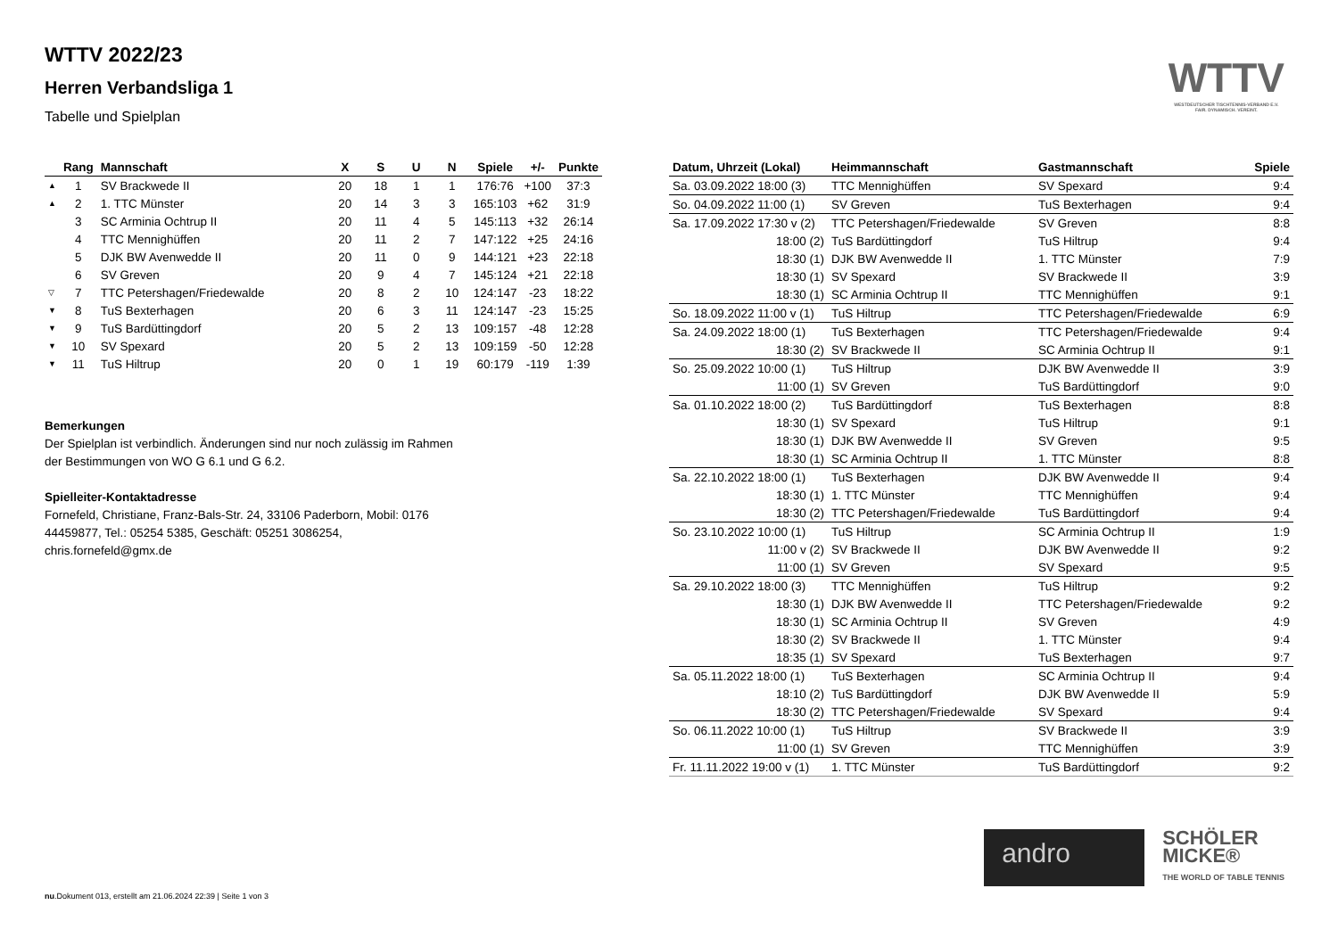WTTV
WESTDEUTSCHER TISCHTENNIS-VERBAND E.V.
FAIR. DYNAMISCH. VEREINT.
WTTV 2022/23
Herren Verbandsliga 1
Tabelle und Spielplan
| | Rang | Mannschaft | X | S | U | N | Spiele | +/- | Punkte |
| --- | --- | --- | --- | --- | --- | --- | --- | --- | --- |
| ▲ | 1 | SV Brackwede II | 20 | 18 | 1 | 1 | 176:76 | +100 | 37:3 |
| ▲ | 2 | 1. TTC Münster | 20 | 14 | 3 | 3 | 165:103 | +62 | 31:9 |
| | 3 | SC Arminia Ochtrup II | 20 | 11 | 4 | 5 | 145:113 | +32 | 26:14 |
| | 4 | TTC Mennighüffen | 20 | 11 | 2 | 7 | 147:122 | +25 | 24:16 |
| | 5 | DJK BW Avenwedde II | 20 | 11 | 0 | 9 | 144:121 | +23 | 22:18 |
| | 6 | SV Greven | 20 | 9 | 4 | 7 | 145:124 | +21 | 22:18 |
| ▽ | 7 | TTC Petershagen/Friedewalde | 20 | 8 | 2 | 10 | 124:147 | -23 | 18:22 |
| ▼ | 8 | TuS Bexterhagen | 20 | 6 | 3 | 11 | 124:147 | -23 | 15:25 |
| ▼ | 9 | TuS Bardüttingdorf | 20 | 5 | 2 | 13 | 109:157 | -48 | 12:28 |
| ▼ | 10 | SV Spexard | 20 | 5 | 2 | 13 | 109:159 | -50 | 12:28 |
| ▼ | 11 | TuS Hiltrup | 20 | 0 | 1 | 19 | 60:179 | -119 | 1:39 |
Bemerkungen
Der Spielplan ist verbindlich. Änderungen sind nur noch zulässig im Rahmen der Bestimmungen von WO G 6.1 und G 6.2.
Spielleiter-Kontaktadresse
Fornefeld, Christiane, Franz-Bals-Str. 24, 33106 Paderborn, Mobil: 0176 44459877, Tel.: 05254 5385, Geschäft: 05251 3086254, chris.fornefeld@gmx.de
| Datum, Uhrzeit (Lokal) | Heimmannschaft | Gastmannschaft | Spiele |
| --- | --- | --- | --- |
| Sa. 03.09.2022 18:00 (3) | TTC Mennighüffen | SV Spexard | 9:4 |
| So. 04.09.2022 11:00 (1) | SV Greven | TuS Bexterhagen | 9:4 |
| Sa. 17.09.2022 17:30 v (2) | TTC Petershagen/Friedewalde | SV Greven | 8:8 |
| 18:00 (2) | TuS Bardüttingdorf | TuS Hiltrup | 9:4 |
| 18:30 (1) | DJK BW Avenwedde II | 1. TTC Münster | 7:9 |
| 18:30 (1) | SV Spexard | SV Brackwede II | 3:9 |
| 18:30 (1) | SC Arminia Ochtrup II | TTC Mennighüffen | 9:1 |
| So. 18.09.2022 11:00 v (1) | TuS Hiltrup | TTC Petershagen/Friedewalde | 6:9 |
| Sa. 24.09.2022 18:00 (1) | TuS Bexterhagen | TTC Petershagen/Friedewalde | 9:4 |
| 18:30 (2) | SV Brackwede II | SC Arminia Ochtrup II | 9:1 |
| So. 25.09.2022 10:00 (1) | TuS Hiltrup | DJK BW Avenwedde II | 3:9 |
| 11:00 (1) | SV Greven | TuS Bardüttingdorf | 9:0 |
| Sa. 01.10.2022 18:00 (2) | TuS Bardüttingdorf | TuS Bexterhagen | 8:8 |
| 18:30 (1) | SV Spexard | TuS Hiltrup | 9:1 |
| 18:30 (1) | DJK BW Avenwedde II | SV Greven | 9:5 |
| 18:30 (1) | SC Arminia Ochtrup II | 1. TTC Münster | 8:8 |
| Sa. 22.10.2022 18:00 (1) | TuS Bexterhagen | DJK BW Avenwedde II | 9:4 |
| 18:30 (1) | 1. TTC Münster | TTC Mennighüffen | 9:4 |
| 18:30 (2) | TTC Petershagen/Friedewalde | TuS Bardüttingdorf | 9:4 |
| So. 23.10.2022 10:00 (1) | TuS Hiltrup | SC Arminia Ochtrup II | 1:9 |
| 11:00 v (2) | SV Brackwede II | DJK BW Avenwedde II | 9:2 |
| 11:00 (1) | SV Greven | SV Spexard | 9:5 |
| Sa. 29.10.2022 18:00 (3) | TTC Mennighüffen | TuS Hiltrup | 9:2 |
| 18:30 (1) | DJK BW Avenwedde II | TTC Petershagen/Friedewalde | 9:2 |
| 18:30 (1) | SC Arminia Ochtrup II | SV Greven | 4:9 |
| 18:30 (2) | SV Brackwede II | 1. TTC Münster | 9:4 |
| 18:35 (1) | SV Spexard | TuS Bexterhagen | 9:7 |
| Sa. 05.11.2022 18:00 (1) | TuS Bexterhagen | SC Arminia Ochtrup II | 9:4 |
| 18:10 (2) | TuS Bardüttingdorf | DJK BW Avenwedde II | 5:9 |
| 18:30 (2) | TTC Petershagen/Friedewalde | SV Spexard | 9:4 |
| So. 06.11.2022 10:00 (1) | TuS Hiltrup | SV Brackwede II | 3:9 |
| 11:00 (1) | SV Greven | TTC Mennighüffen | 3:9 |
| Fr. 11.11.2022 19:00 v (1) | 1. TTC Münster | TuS Bardüttingdorf | 9:2 |
andro
SCHÖLER
MICKE®
THE WORLD OF TABLE TENNIS
nu.Dokument 013, erstellt am 21.06.2024 22:39 | Seite 1 von 3